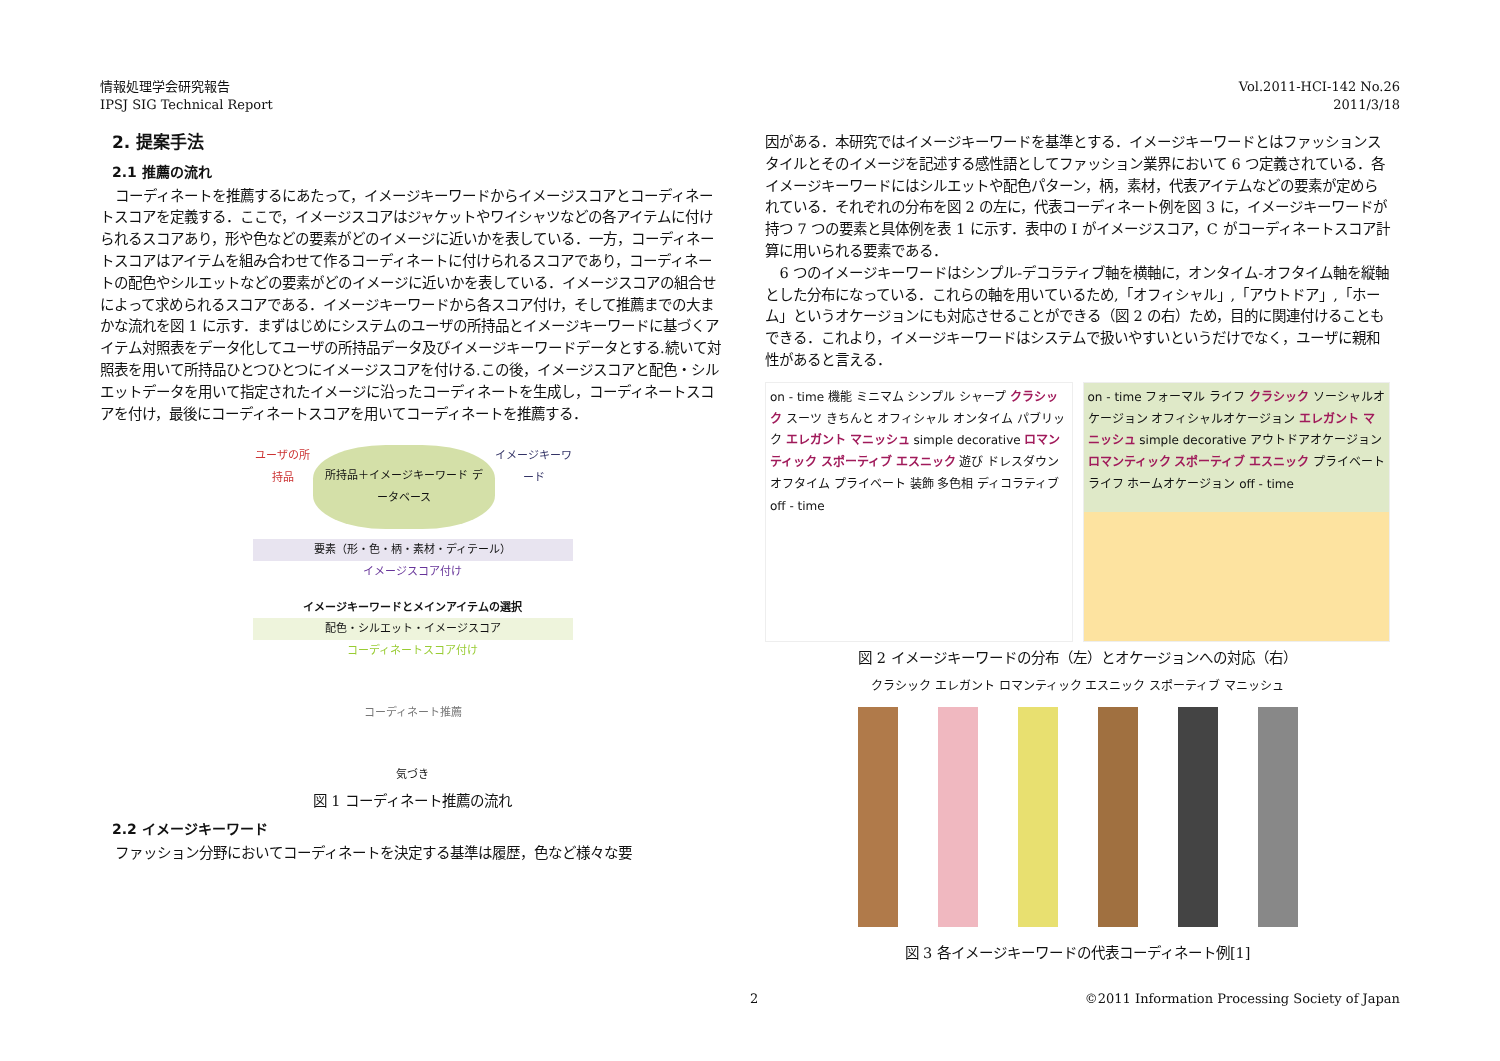情報処理学会研究報告
IPSJ SIG Technical Report
Vol.2011-HCI-142 No.26
2011/3/18
2. 提案手法
2.1 推薦の流れ
コーディネートを推薦するにあたって，イメージキーワードからイメージスコアとコーディネートスコアを定義する．ここで，イメージスコアはジャケットやワイシャツなどの各アイテムに付けられるスコアあり，形や色などの要素がどのイメージに近いかを表している．一方，コーディネートスコアはアイテムを組み合わせて作るコーディネートに付けられるスコアであり，コーディネートの配色やシルエットなどの要素がどのイメージに近いかを表している．イメージスコアの組合せによって求められるスコアである．イメージキーワードから各スコア付け，そして推薦までの大まかな流れを図 1 に示す．まずはじめにシステムのユーザの所持品とイメージキーワードに基づくアイテム対照表をデータ化してユーザの所持品データ及びイメージキーワードデータとする.続いて対照表を用いて所持品ひとつひとつにイメージスコアを付ける.この後，イメージスコアと配色・シルエットデータを用いて指定されたイメージに沿ったコーディネートを生成し，コーディネートスコアを付け，最後にコーディネートスコアを用いてコーディネートを推薦する．
ユーザの所持品 所持品＋イメージキーワード データベース イメージキーワード
要素（形・色・柄・素材・ディテール）
イメージスコア付け
イメージキーワードとメインアイテムの選択
配色・シルエット・イメージスコア
コーディネートスコア付け
コーディネート推薦
気づき
図 1 コーディネート推薦の流れ
2.2 イメージキーワード
ファッション分野においてコーディネートを決定する基準は履歴，色など様々な要
因がある．本研究ではイメージキーワードを基準とする．イメージキーワードとはファッションスタイルとそのイメージを記述する感性語としてファッション業界において 6 つ定義されている．各イメージキーワードにはシルエットや配色パターン，柄，素材，代表アイテムなどの要素が定められている．それぞれの分布を図 2 の左に，代表コーディネート例を図 3 に，イメージキーワードが持つ 7 つの要素と具体例を表 1 に示す．表中の I がイメージスコア，C がコーディネートスコア計算に用いられる要素である．
6 つのイメージキーワードはシンプル-デコラティブ軸を横軸に，オンタイム-オフタイム軸を縦軸とした分布になっている．これらの軸を用いているため,「オフィシャル」,「アウトドア」,「ホーム」というオケージョンにも対応させることができる（図 2 の右）ため，目的に関連付けることもできる．これより，イメージキーワードはシステムで扱いやすいというだけでなく，ユーザに親和性があると言える．
on - time 機能 ミニマム シンプル シャープ クラシック スーツ きちんと オフィシャル オンタイム パブリック エレガント マニッシュ simple decorative ロマンティック スポーティブ エスニック 遊び ドレスダウン オフタイム プライベート 装飾 多色相 ディコラティブ off - time
on - time フォーマル ライフ クラシック ソーシャルオケージョン オフィシャルオケージョン エレガント マニッシュ simple decorative アウトドアオケージョン ロマンティック スポーティブ エスニック プライベート ライフ ホームオケージョン off - time
図 2 イメージキーワードの分布（左）とオケージョンへの対応（右）
クラシック エレガント ロマンティック エスニック スポーティブ マニッシュ
図 3 各イメージキーワードの代表コーディネート例[1]
2 ©2011 Information Processing Society of Japan